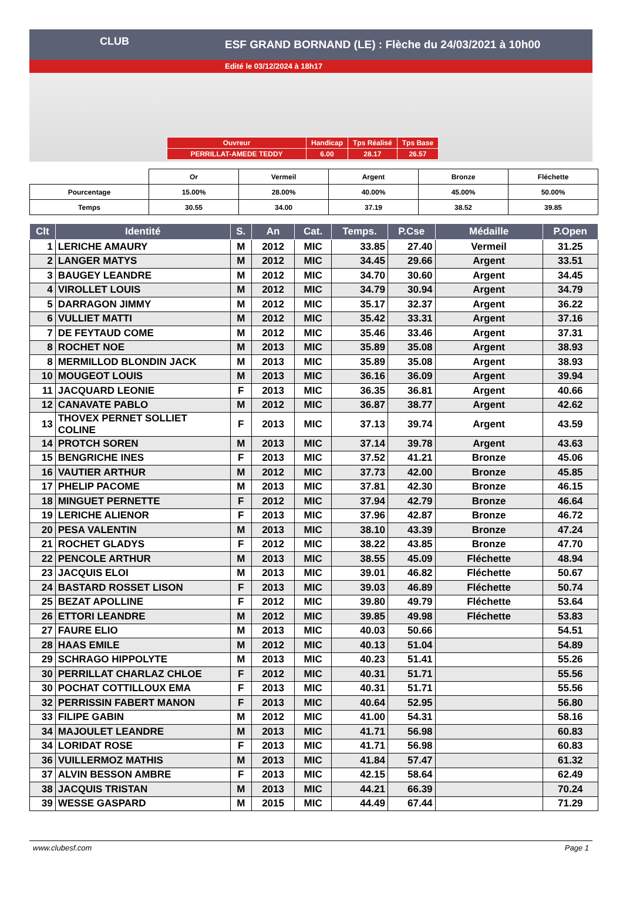ESF GRAND BORNAND (LE) : Flèche du 24/03/2021 à 10h00
Edité le 03/12/2024 à 18h17
CLUB
| Ouvreur | Handicap | Tps Réalisé | Tps Base |
| PERRILLAT-AMEDE TEDDY | 6.00 | 28.17 | 26.57 |
| | Or | Vermeil | Argent | Bronze | Fléchette |
| Pourcentage | 15.00% | 28.00% | 40.00% | 45.00% | 50.00% |
| Temps | 30.55 | 34.00 | 37.19 | 38.52 | 39.85 |
| Clt | Identité | S. | An | Cat. | Temps. | P.Cse | Médaille | P.Open |
| --- | --- | --- | --- | --- | --- | --- | --- | --- |
| 1 | LERICHE AMAURY | M | 2012 | MIC | 33.85 | 27.40 | Vermeil | 31.25 |
| 2 | LANGER MATYS | M | 2012 | MIC | 34.45 | 29.66 | Argent | 33.51 |
| 3 | BAUGEY LEANDRE | M | 2012 | MIC | 34.70 | 30.60 | Argent | 34.45 |
| 4 | VIROLLET LOUIS | M | 2012 | MIC | 34.79 | 30.94 | Argent | 34.79 |
| 5 | DARRAGON JIMMY | M | 2012 | MIC | 35.17 | 32.37 | Argent | 36.22 |
| 6 | VULLIET MATTI | M | 2012 | MIC | 35.42 | 33.31 | Argent | 37.16 |
| 7 | DE FEYTAUD COME | M | 2012 | MIC | 35.46 | 33.46 | Argent | 37.31 |
| 8 | ROCHET NOE | M | 2013 | MIC | 35.89 | 35.08 | Argent | 38.93 |
| 8 | MERMILLOD BLONDIN JACK | M | 2013 | MIC | 35.89 | 35.08 | Argent | 38.93 |
| 10 | MOUGEOT LOUIS | M | 2013 | MIC | 36.16 | 36.09 | Argent | 39.94 |
| 11 | JACQUARD LEONIE | F | 2013 | MIC | 36.35 | 36.81 | Argent | 40.66 |
| 12 | CANAVATE PABLO | M | 2012 | MIC | 36.87 | 38.77 | Argent | 42.62 |
| 13 | THOVEX PERNET SOLLIET COLINE | F | 2013 | MIC | 37.13 | 39.74 | Argent | 43.59 |
| 14 | PROTCH SOREN | M | 2013 | MIC | 37.14 | 39.78 | Argent | 43.63 |
| 15 | BENGRICHE INES | F | 2013 | MIC | 37.52 | 41.21 | Bronze | 45.06 |
| 16 | VAUTIER ARTHUR | M | 2012 | MIC | 37.73 | 42.00 | Bronze | 45.85 |
| 17 | PHELIP PACOME | M | 2013 | MIC | 37.81 | 42.30 | Bronze | 46.15 |
| 18 | MINGUET PERNETTE | F | 2012 | MIC | 37.94 | 42.79 | Bronze | 46.64 |
| 19 | LERICHE ALIENOR | F | 2013 | MIC | 37.96 | 42.87 | Bronze | 46.72 |
| 20 | PESA VALENTIN | M | 2013 | MIC | 38.10 | 43.39 | Bronze | 47.24 |
| 21 | ROCHET GLADYS | F | 2012 | MIC | 38.22 | 43.85 | Bronze | 47.70 |
| 22 | PENCOLE ARTHUR | M | 2013 | MIC | 38.55 | 45.09 | Fléchette | 48.94 |
| 23 | JACQUIS ELOI | M | 2013 | MIC | 39.01 | 46.82 | Fléchette | 50.67 |
| 24 | BASTARD ROSSET LISON | F | 2013 | MIC | 39.03 | 46.89 | Fléchette | 50.74 |
| 25 | BEZAT APOLLINE | F | 2012 | MIC | 39.80 | 49.79 | Fléchette | 53.64 |
| 26 | ETTORI LEANDRE | M | 2012 | MIC | 39.85 | 49.98 | Fléchette | 53.83 |
| 27 | FAURE ELIO | M | 2013 | MIC | 40.03 | 50.66 | | 54.51 |
| 28 | HAAS EMILE | M | 2012 | MIC | 40.13 | 51.04 | | 54.89 |
| 29 | SCHRAGO HIPPOLYTE | M | 2013 | MIC | 40.23 | 51.41 | | 55.26 |
| 30 | PERRILLAT CHARLAZ CHLOE | F | 2012 | MIC | 40.31 | 51.71 | | 55.56 |
| 30 | POCHAT COTTILLOUX EMA | F | 2013 | MIC | 40.31 | 51.71 | | 55.56 |
| 32 | PERRISSIN FABERT MANON | F | 2013 | MIC | 40.64 | 52.95 | | 56.80 |
| 33 | FILIPE GABIN | M | 2012 | MIC | 41.00 | 54.31 | | 58.16 |
| 34 | MAJOULET LEANDRE | M | 2013 | MIC | 41.71 | 56.98 | | 60.83 |
| 34 | LORIDAT ROSE | F | 2013 | MIC | 41.71 | 56.98 | | 60.83 |
| 36 | VUILLERMOZ MATHIS | M | 2013 | MIC | 41.84 | 57.47 | | 61.32 |
| 37 | ALVIN BESSON AMBRE | F | 2013 | MIC | 42.15 | 58.64 | | 62.49 |
| 38 | JACQUIS TRISTAN | M | 2013 | MIC | 44.21 | 66.39 | | 70.24 |
| 39 | WESSE GASPARD | M | 2015 | MIC | 44.49 | 67.44 | | 71.29 |
www.clubesf.com Page 1